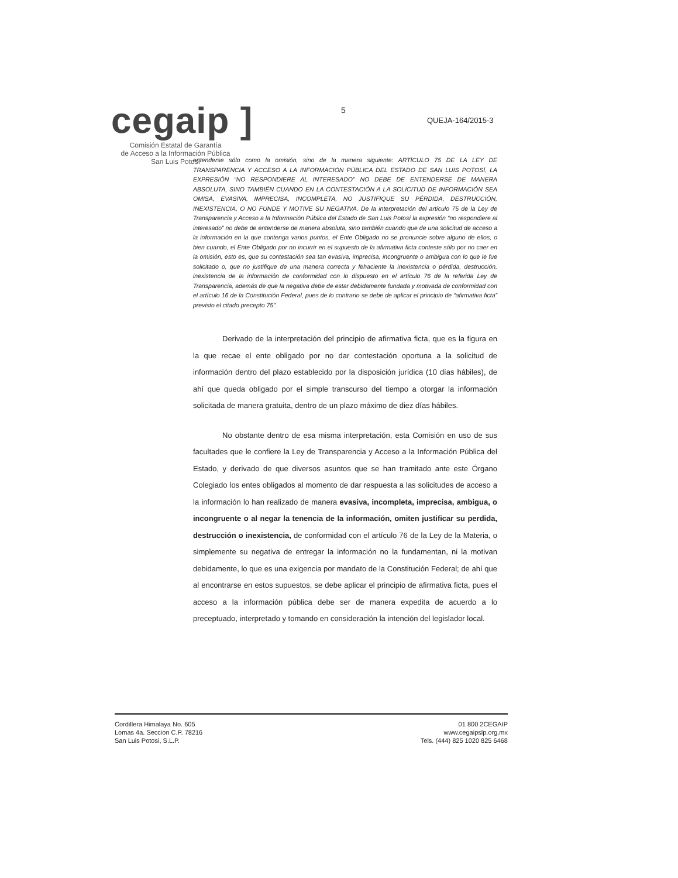cegaip ]
Comisión Estatal de Garantía
de Acceso a la Información Pública
San Luis Potosí
5
QUEJA-164/2015-3
entenderse sólo como la omisión, sino de la manera siguiente: ARTÍCULO 75 DE LA LEY DE TRANSPARENCIA Y ACCESO A LA INFORMACIÓN PÚBLICA DEL ESTADO DE SAN LUIS POTOSÍ, LA EXPRESIÓN “NO RESPONDIERE AL INTERESADO” NO DEBE DE ENTENDERSE DE MANERA ABSOLUTA, SINO TAMBIÉN CUANDO EN LA CONTESTACIÓN A LA SOLICITUD DE INFORMACIÓN SEA OMISA, EVASIVA, IMPRECISA, INCOMPLETA, NO JUSTIFIQUE SU PÉRDIDA, DESTRUCCIÓN, INEXISTENCIA, O NO FUNDE Y MOTIVE SU NEGATIVA. De la interpretación del artículo 75 de la Ley de Transparencia y Acceso a la Información Pública del Estado de San Luis Potosí la expresión “no respondiere al interesado” no debe de entenderse de manera absoluta, sino también cuando que de una solicitud de acceso a la información en la que contenga varios puntos, el Ente Obligado no se pronuncie sobre alguno de ellos, o bien cuando, el Ente Obligado por no incurrir en el supuesto de la afirmativa ficta conteste sólo por no caer en la omisión, esto es, que su contestación sea tan evasiva, imprecisa, incongruente o ambigua con lo que le fue solicitado o, que no justifique de una manera correcta y fehaciente la inexistencia o pérdida, destrucción, inexistencia de la información de conformidad con lo dispuesto en el artículo 76 de la referida Ley de Transparencia, además de que la negativa debe de estar debidamente fundada y motivada de conformidad con el artículo 16 de la Constitución Federal, pues de lo contrario se debe de aplicar el principio de “afirmativa ficta” previsto el citado precepto 75”.
Derivado de la interpretación del principio de afirmativa ficta, que es la figura en la que recae el ente obligado por no dar contestación oportuna a la solicitud de información dentro del plazo establecido por la disposición jurídica (10 días hábiles), de ahí que queda obligado por el simple transcurso del tiempo a otorgar la información solicitada de manera gratuita, dentro de un plazo máximo de diez días hábiles.
No obstante dentro de esa misma interpretación, esta Comisión en uso de sus facultades que le confiere la Ley de Transparencia y Acceso a la Información Pública del Estado, y derivado de que diversos asuntos que se han tramitado ante este Órgano Colegiado los entes obligados al momento de dar respuesta a las solicitudes de acceso a la información lo han realizado de manera evasiva, incompleta, imprecisa, ambigua, o incongruente o al negar la tenencia de la información, omiten justificar su perdida, destrucción o inexistencia, de conformidad con el artículo 76 de la Ley de la Materia, o simplemente su negativa de entregar la información no la fundamentan, ni la motivan debidamente, lo que es una exigencia por mandato de la Constitución Federal; de ahí que al encontrarse en estos supuestos, se debe aplicar el principio de afirmativa ficta, pues el acceso a la información pública debe ser de manera expedita de acuerdo a lo preceptuado, interpretado y tomando en consideración la intención del legislador local.
Cordillera Himalaya No. 605
Lomas 4a. Seccion C.P. 78216
San Luis Potosi, S.L.P.
01 800 2CEGAIP
www.cegaipslp.org.mx
Tels. (444) 825 1020 825 6468